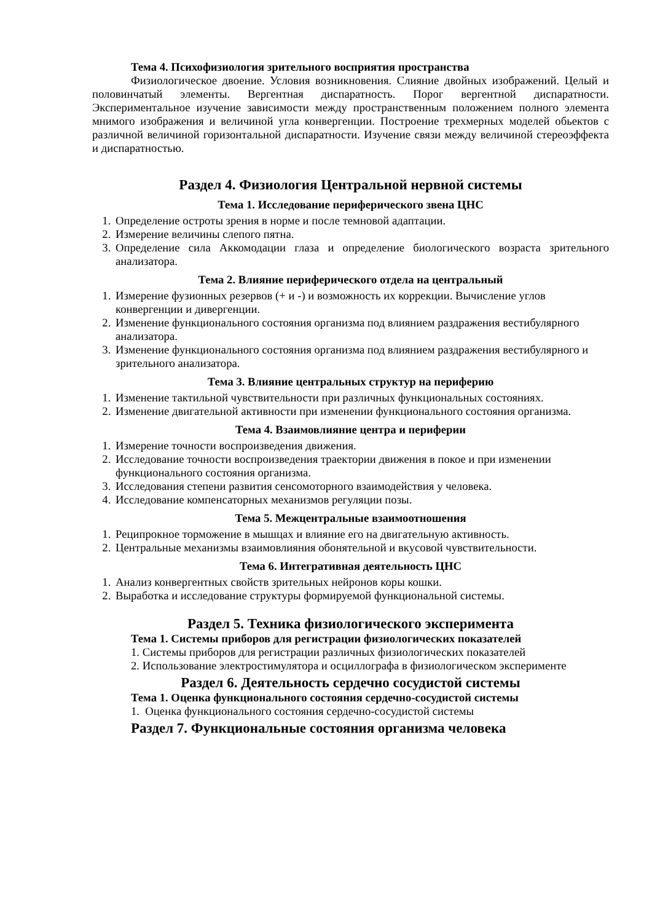Тема 4. Психофизиология зрительного восприятия пространства
Физиологическое двоение. Условия возникновения. Слияние двойных изображений. Целый и половинчатый элементы. Вергентная диспаратность. Порог вергентной диспаратности. Экспериментальное изучение зависимости между пространственным положением полного элемента мнимого изображения и величиной угла конвергенции. Построение трехмерных моделей обьектов с различной величиной горизонтальной диспаратности. Изучение связи между величиной стереоэффекта и диспаратностью.
Раздел 4. Физиология Центральной нервной системы
Тема 1. Исследование периферического звена ЦНС
1. Определение остроты зрения в норме и после темновой адаптации.
2. Измерение величины слепого пятна.
3. Определение сила Аккомодации глаза и определение биологического возраста зрительного анализатора.
Тема 2. Влияние периферического отдела на центральный
1. Измерение фузионных резервов (+ и -) и возможность их коррекции. Вычисление углов конвергенции и дивергенции.
2. Изменение функционального состояния организма под влиянием раздражения вестибулярного анализатора.
3. Изменение функционального состояния организма под влиянием раздражения вестибулярного и зрительного анализатора.
Тема 3. Влияние центральных структур на периферию
1. Изменение тактильной чувствительности при различных функциональных состояниях.
2. Изменение двигательной активности при изменении функционального состояния организма.
Тема 4. Взаимовлияние центра и периферии
1. Измерение точности воспроизведения движения.
2. Исследование точности воспроизведения траектории движения в покое и при изменении функционального состояния организма.
3. Исследования степени развития сенсомоторного взаимодействия у человека.
4. Исследование компенсаторных механизмов регуляции позы.
Тема 5. Межцентральные взаимоотношения
1. Реципрокное торможение в мышцах и влияние его на двигательную активность.
2. Центральные механизмы взаимовлияния обонятельной и вкусовой чувствительности.
Тема 6. Интегративная деятельность ЦНС
1. Анализ конвергентных свойств зрительных нейронов коры кошки.
2. Выработка и исследование структуры формируемой функциональной системы.
Раздел 5. Техника физиологического эксперимента
Тема 1. Системы приборов для регистрации физиологических показателей
1. Системы приборов для регистрации различных физиологических показателей
2. Использование электростимулятора и осциллографа в физиологическом эксперименте
Раздел 6. Деятельность сердечно сосудистой системы
Тема 1. Оценка функционального состояния сердечно-сосудистой системы
1. Оценка функционального состояния сердечно-сосудистой системы
Раздел 7. Функциональные состояния организма человека